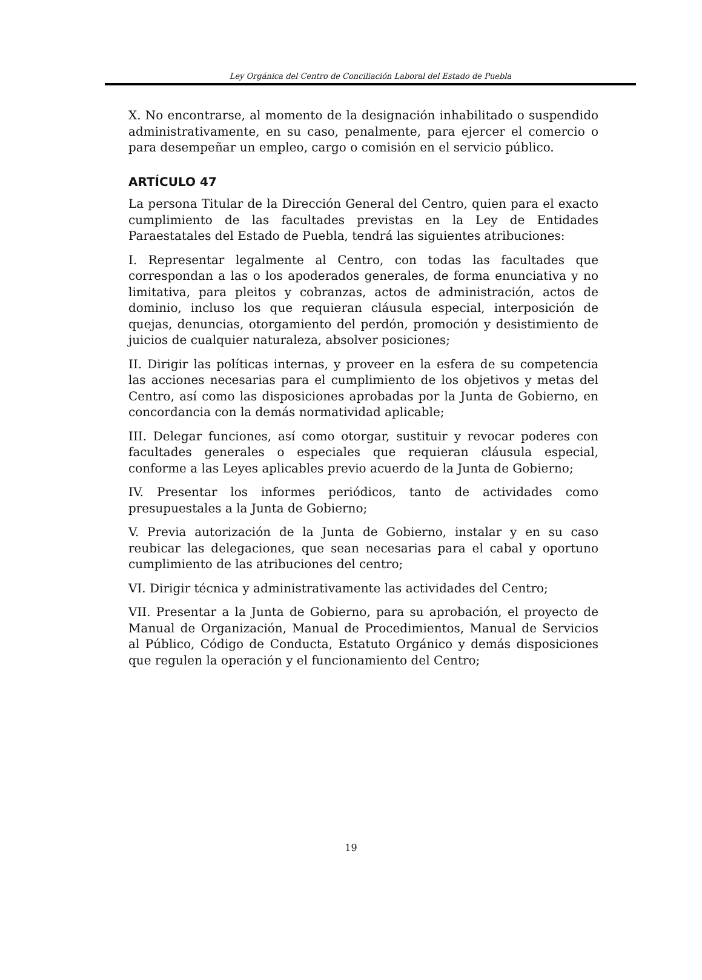Ley Orgánica del Centro de Conciliación Laboral del Estado de Puebla
X. No encontrarse, al momento de la designación inhabilitado o suspendido administrativamente, en su caso, penalmente, para ejercer el comercio o para desempeñar un empleo, cargo o comisión en el servicio público.
ARTÍCULO 47
La persona Titular de la Dirección General del Centro, quien para el exacto cumplimiento de las facultades previstas en la Ley de Entidades Paraestatales del Estado de Puebla, tendrá las siguientes atribuciones:
I. Representar legalmente al Centro, con todas las facultades que correspondan a las o los apoderados generales, de forma enunciativa y no limitativa, para pleitos y cobranzas, actos de administración, actos de dominio, incluso los que requieran cláusula especial, interposición de quejas, denuncias, otorgamiento del perdón, promoción y desistimiento de juicios de cualquier naturaleza, absolver posiciones;
II. Dirigir las políticas internas, y proveer en la esfera de su competencia las acciones necesarias para el cumplimiento de los objetivos y metas del Centro, así como las disposiciones aprobadas por la Junta de Gobierno, en concordancia con la demás normatividad aplicable;
III. Delegar funciones, así como otorgar, sustituir y revocar poderes con facultades generales o especiales que requieran cláusula especial, conforme a las Leyes aplicables previo acuerdo de la Junta de Gobierno;
IV. Presentar los informes periódicos, tanto de actividades como presupuestales a la Junta de Gobierno;
V. Previa autorización de la Junta de Gobierno, instalar y en su caso reubicar las delegaciones, que sean necesarias para el cabal y oportuno cumplimiento de las atribuciones del centro;
VI. Dirigir técnica y administrativamente las actividades del Centro;
VII. Presentar a la Junta de Gobierno, para su aprobación, el proyecto de Manual de Organización, Manual de Procedimientos, Manual de Servicios al Público, Código de Conducta, Estatuto Orgánico y demás disposiciones que regulen la operación y el funcionamiento del Centro;
19